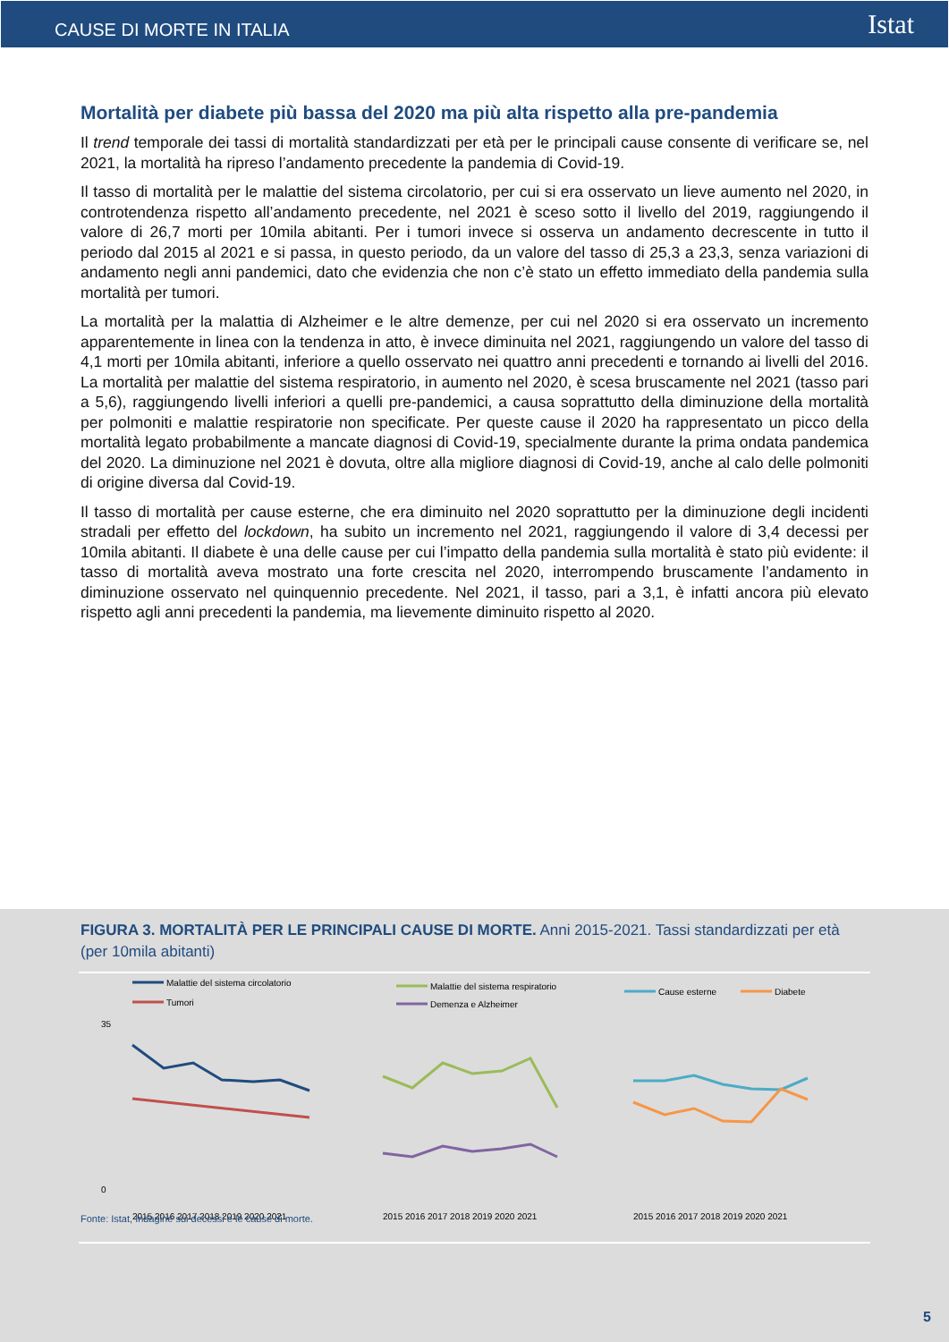CAUSE DI MORTE IN ITALIA Istat
Mortalità per diabete più bassa del 2020 ma più alta rispetto alla pre-pandemia
Il trend temporale dei tassi di mortalità standardizzati per età per le principali cause consente di verificare se, nel 2021, la mortalità ha ripreso l’andamento precedente la pandemia di Covid-19.
Il tasso di mortalità per le malattie del sistema circolatorio, per cui si era osservato un lieve aumento nel 2020, in controtendenza rispetto all’andamento precedente, nel 2021 è sceso sotto il livello del 2019, raggiungendo il valore di 26,7 morti per 10mila abitanti. Per i tumori invece si osserva un andamento decrescente in tutto il periodo dal 2015 al 2021 e si passa, in questo periodo, da un valore del tasso di 25,3 a 23,3, senza variazioni di andamento negli anni pandemici, dato che evidenzia che non c’è stato un effetto immediato della pandemia sulla mortalità per tumori.
La mortalità per la malattia di Alzheimer e le altre demenze, per cui nel 2020 si era osservato un incremento apparentemente in linea con la tendenza in atto, è invece diminuita nel 2021, raggiungendo un valore del tasso di 4,1 morti per 10mila abitanti, inferiore a quello osservato nei quattro anni precedenti e tornando ai livelli del 2016. La mortalità per malattie del sistema respiratorio, in aumento nel 2020, è scesa bruscamente nel 2021 (tasso pari a 5,6), raggiungendo livelli inferiori a quelli pre-pandemici, a causa soprattutto della diminuzione della mortalità per polmoniti e malattie respiratorie non specificate. Per queste cause il 2020 ha rappresentato un picco della mortalità legato probabilmente a mancate diagnosi di Covid-19, specialmente durante la prima ondata pandemica del 2020. La diminuzione nel 2021 è dovuta, oltre alla migliore diagnosi di Covid-19, anche al calo delle polmoniti di origine diversa dal Covid-19.
Il tasso di mortalità per cause esterne, che era diminuito nel 2020 soprattutto per la diminuzione degli incidenti stradali per effetto del lockdown, ha subito un incremento nel 2021, raggiungendo il valore di 3,4 decessi per 10mila abitanti. Il diabete è una delle cause per cui l’impatto della pandemia sulla mortalità è stato più evidente: il tasso di mortalità aveva mostrato una forte crescita nel 2020, interrompendo bruscamente l’andamento in diminuzione osservato nel quinquennio precedente. Nel 2021, il tasso, pari a 3,1, è infatti ancora più elevato rispetto agli anni precedenti la pandemia, ma lievemente diminuito rispetto al 2020.
FIGURA 3. MORTALITÀ PER LE PRINCIPALI CAUSE DI MORTE. Anni 2015-2021. Tassi standardizzati per età (per 10mila abitanti)
Malattie del sistema circolatorio
Tumori
35
0
2015 2016 2017 2018 2019 2020 2021
Malattie del sistema respiratorio
Demenza e Alzheimer
2015 2016 2017 2018 2019 2020 2021
Cause esterne
Diabete
2015 2016 2017 2018 2019 2020 2021
Fonte: Istat, Indagine sui decessi e le cause di morte.
5